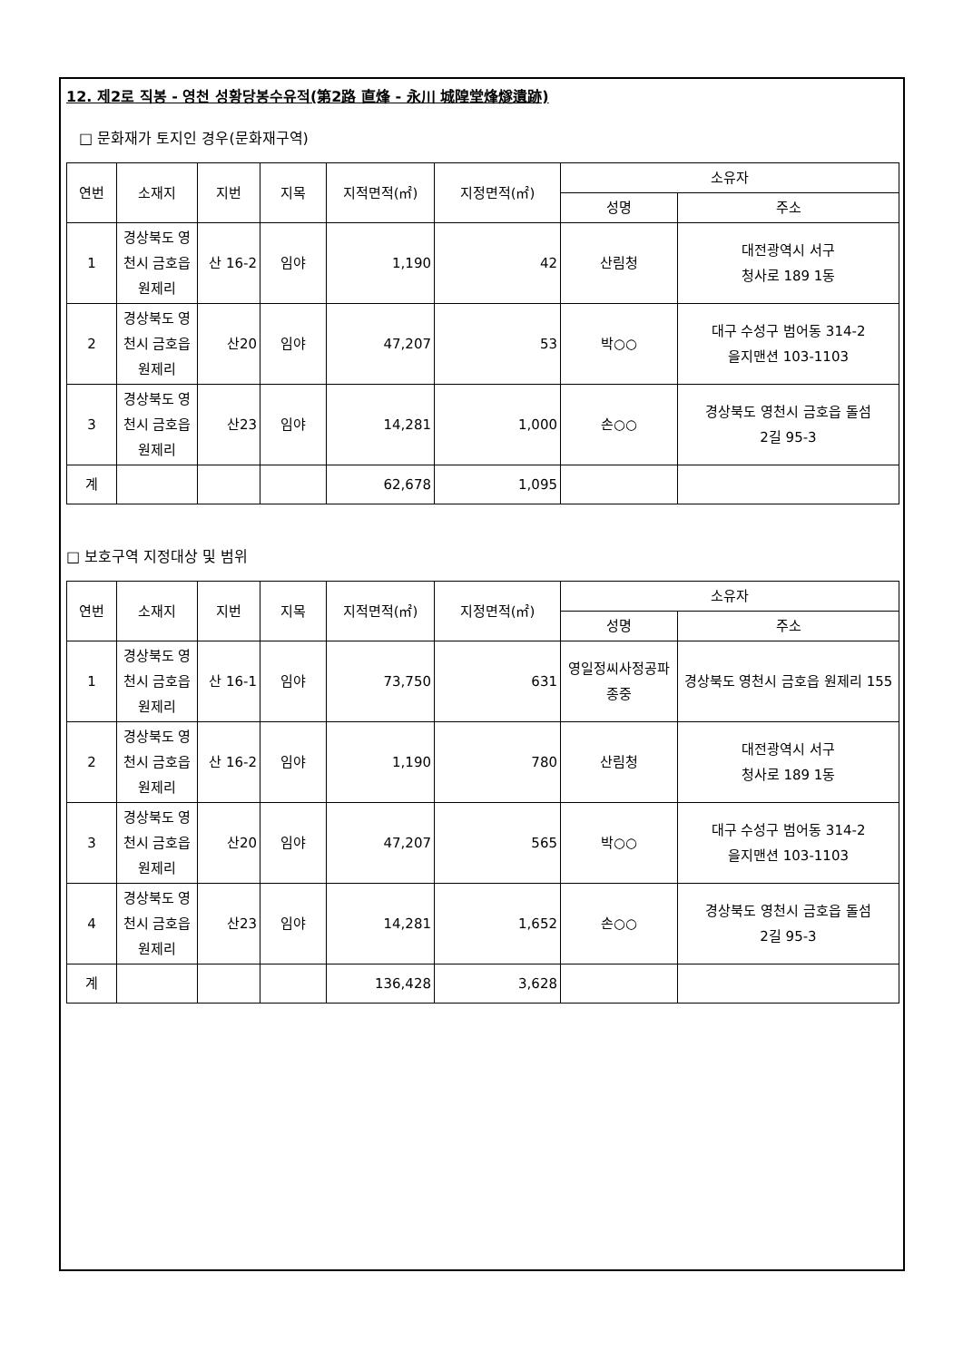12. 제2로 직봉 - 영천 성황당봉수유적(第2路 直烽 - 永川 城隍堂烽燧遺跡)
□ 문화재가 토지인 경우(문화재구역)
| 연번 | 소재지 | 지번 | 지목 | 지적면적(㎡) | 지정면적(㎡) | 소유자 | |
| --- | --- | --- | --- | --- | --- | --- | --- |
| | | | | | | 성명 | 주소 |
| 1 | 경상북도 영천시 금호읍 원제리 | 산 16-2 | 임야 | 1,190 | 42 | 산림청 | 대전광역시 서구 청사로 189 1동 |
| 2 | 경상북도 영천시 금호읍 원제리 | 산20 | 임야 | 47,207 | 53 | 박○○ | 대구 수성구 범어동 314-2 을지맨션 103-1103 |
| 3 | 경상북도 영천시 금호읍 원제리 | 산23 | 임야 | 14,281 | 1,000 | 손○○ | 경상북도 영천시 금호읍 돌섬 2길 95-3 |
| 계 | | | | 62,678 | 1,095 | | |
□ 보호구역 지정대상 및 범위
| 연번 | 소재지 | 지번 | 지목 | 지적면적(㎡) | 지정면적(㎡) | 소유자 | |
| --- | --- | --- | --- | --- | --- | --- | --- |
| | | | | | | 성명 | 주소 |
| 1 | 경상북도 영천시 금호읍 원제리 | 산 16-1 | 임야 | 73,750 | 631 | 영일정씨사정공파종중 | 경상북도 영천시 금호읍 원제리 155 |
| 2 | 경상북도 영천시 금호읍 원제리 | 산 16-2 | 임야 | 1,190 | 780 | 산림청 | 대전광역시 서구 청사로 189 1동 |
| 3 | 경상북도 영천시 금호읍 원제리 | 산20 | 임야 | 47,207 | 565 | 박○○ | 대구 수성구 범어동 314-2 을지맨션 103-1103 |
| 4 | 경상북도 영천시 금호읍 원제리 | 산23 | 임야 | 14,281 | 1,652 | 손○○ | 경상북도 영천시 금호읍 돌섬 2길 95-3 |
| 계 | | | | 136,428 | 3,628 | | |